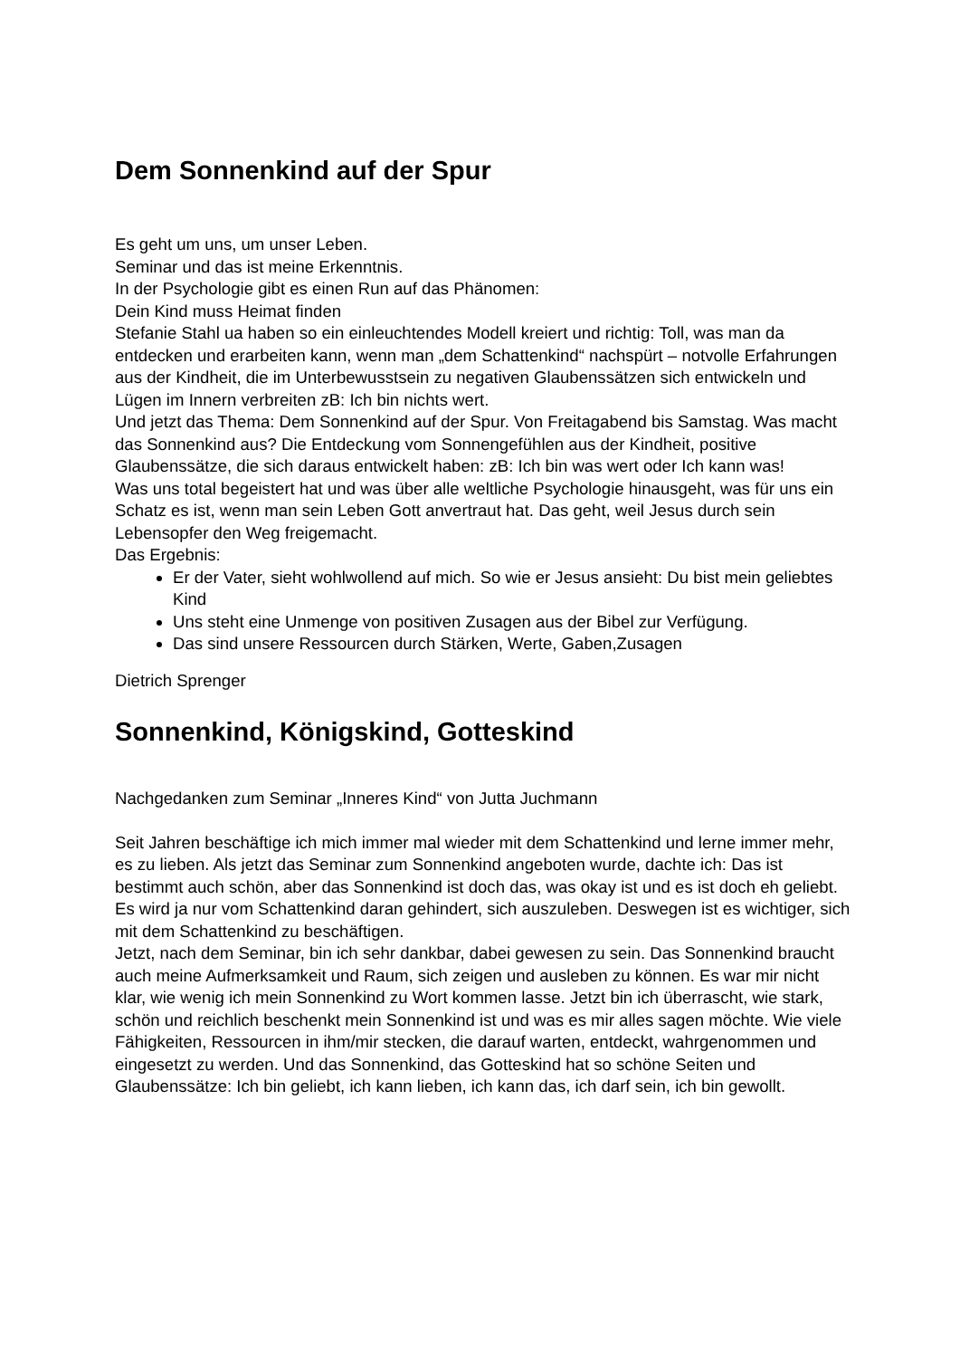Dem Sonnenkind auf der Spur
Es geht um uns, um unser Leben.
Seminar und das ist meine Erkenntnis.
In der Psychologie gibt es einen Run auf das Phänomen:
Dein Kind muss Heimat finden
Stefanie Stahl ua haben so ein einleuchtendes Modell kreiert und richtig: Toll, was man da entdecken und erarbeiten kann, wenn man „dem Schattenkind“ nachspürt – notvolle Erfahrungen aus der Kindheit, die im Unterbewusstsein zu negativen Glaubenssätzen sich entwickeln und Lügen im Innern verbreiten zB: Ich bin nichts wert.
Und jetzt das Thema: Dem Sonnenkind auf der Spur. Von Freitagabend bis Samstag. Was macht das Sonnenkind aus? Die Entdeckung vom Sonnengefühlen aus der Kindheit, positive Glaubenssätze, die sich daraus entwickelt haben: zB: Ich bin was wert oder Ich kann was!
Was uns total begeistert hat und was über alle weltliche Psychologie hinausgeht, was für uns ein Schatz es ist, wenn man sein Leben Gott anvertraut hat. Das geht, weil Jesus durch sein Lebensopfer den Weg freigemacht.
Das Ergebnis:
Er der Vater, sieht wohlwollend auf mich. So wie er Jesus ansieht: Du bist mein geliebtes Kind
Uns steht eine Unmenge von positiven Zusagen aus der Bibel zur Verfügung.
Das sind unsere Ressourcen durch Stärken, Werte, Gaben,Zusagen
Dietrich Sprenger
Sonnenkind, Königskind, Gotteskind
Nachgedanken zum Seminar „Inneres Kind“ von Jutta Juchmann
Seit Jahren beschäftige ich mich immer mal wieder mit dem Schattenkind und lerne immer mehr, es zu lieben. Als jetzt das Seminar zum Sonnenkind angeboten wurde, dachte ich: Das ist bestimmt auch schön, aber das Sonnenkind ist doch das, was okay ist und es ist doch eh geliebt. Es wird ja nur vom Schattenkind daran gehindert, sich auszuleben. Deswegen ist es wichtiger, sich mit dem Schattenkind zu beschäftigen.
Jetzt, nach dem Seminar, bin ich sehr dankbar, dabei gewesen zu sein. Das Sonnenkind braucht auch meine Aufmerksamkeit und Raum, sich zeigen und ausleben zu können. Es war mir nicht klar, wie wenig ich mein Sonnenkind zu Wort kommen lasse. Jetzt bin ich überrascht, wie stark, schön und reichlich beschenkt mein Sonnenkind ist und was es mir alles sagen möchte. Wie viele Fähigkeiten, Ressourcen in ihm/mir stecken, die darauf warten, entdeckt, wahrgenommen und eingesetzt zu werden. Und das Sonnenkind, das Gotteskind hat so schöne Seiten und Glaubenssätze: Ich bin geliebt, ich kann lieben, ich kann das, ich darf sein, ich bin gewollt.